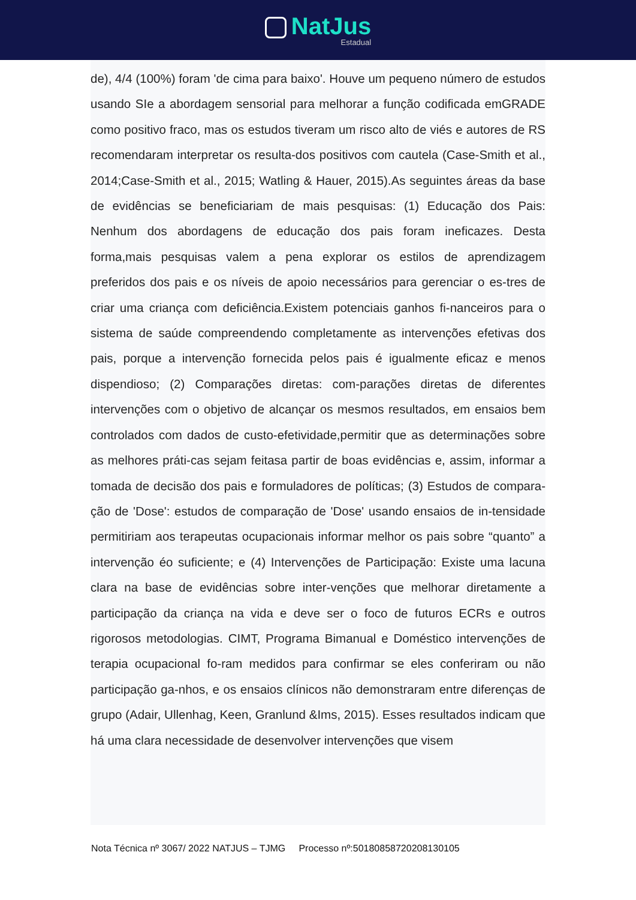NatJus
Estadual
de), 4/4 (100%) foram 'de cima para baixo'. Houve um pequeno número de estudos usando SIe a abordagem sensorial para melhorar a função codificada emGRADE como positivo fraco, mas os estudos tiveram um risco alto de viés e autores de RS recomendaram interpretar os resulta-dos positivos com cautela (Case-Smith et al., 2014;Case-Smith et al., 2015; Watling & Hauer, 2015).As seguintes áreas da base de evidências se beneficiariam de mais pesquisas: (1) Educação dos Pais: Nenhum dos abordagens de educação dos pais foram ineficazes. Desta forma,mais pesquisas valem a pena explorar os estilos de aprendizagem preferidos dos pais e os níveis de apoio necessários para gerenciar o es-tres de criar uma criança com deficiência.Existem potenciais ganhos fi-nanceiros para o sistema de saúde compreendendo completamente as intervenções efetivas dos pais, porque a intervenção fornecida pelos pais é igualmente eficaz e menos dispendioso; (2) Comparações diretas: com-parações diretas de diferentes intervenções com o objetivo de alcançar os mesmos resultados, em ensaios bem controlados com dados de custo-efetividade,permitir que as determinações sobre as melhores práti-cas sejam feitasa partir de boas evidências e, assim, informar a tomada de decisão dos pais e formuladores de políticas; (3) Estudos de compara-ção de 'Dose': estudos de comparação de 'Dose' usando ensaios de in-tensidade permitiriam aos terapeutas ocupacionais informar melhor os pais sobre “quanto” a intervenção éo suficiente; e (4) Intervenções de Participação: Existe uma lacuna clara na base de evidências sobre inter-venções que melhorar diretamente a participação da criança na vida e deve ser o foco de futuros ECRs e outros rigorosos metodologias. CIMT, Programa Bimanual e Doméstico intervenções de terapia ocupacional fo-ram medidos para confirmar se eles conferiram ou não participação ga-nhos, e os ensaios clínicos não demonstraram entre diferenças de grupo (Adair, Ullenhag, Keen, Granlund &Ims, 2015). Esses resultados indicam que há uma clara necessidade de desenvolver intervenções que visem
Nota Técnica nº 3067/ 2022 NATJUS – TJMG Processo nº:50180858720208130105